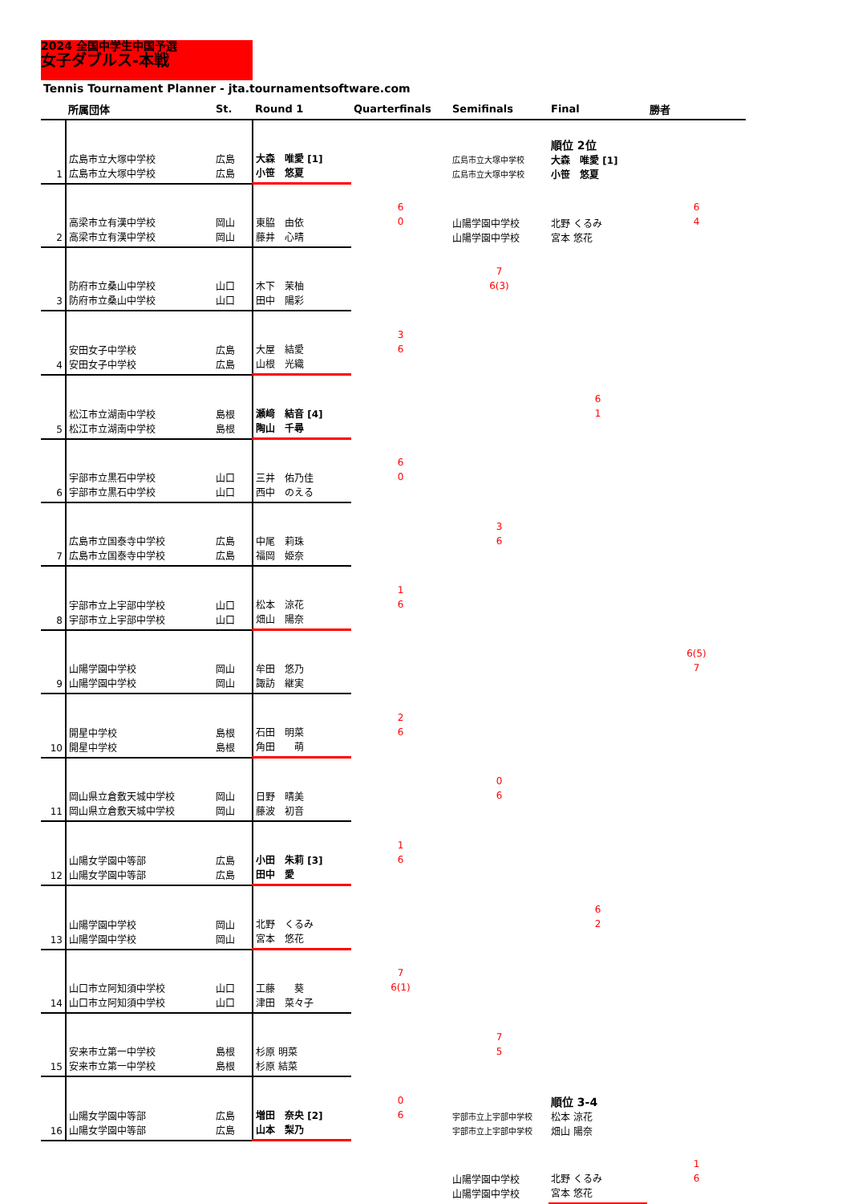2024 全国中学生中国予選
女子ダブルス-本戦
Tennis Tournament Planner - jta.tournamentsoftware.com
| | 所属団体 | St. | Round 1 | Quarterfinals | Semifinals | Final | 勝者 |
| --- | --- | --- | --- | --- | --- | --- | --- |
| 1 | 広島市立大塚中学校 広島市立大塚中学校 | 広島 広島 | 大森 唯愛 [1] 小笹 悠夏 | | 広島市立大塚中学校 広島市立大塚中学校 | 順位 2位 大森 唯愛 [1] 小笹 悠夏 | |
| 2 | 高梁市立有漢中学校 高梁市立有漢中学校 | 岡山 岡山 | 東脇 由依 藤井 心晴 | 6 0 | 山陽学園中学校 山陽学園中学校 | 北野 くるみ 宮本 悠花 | 6 4 |
| 3 | 防府市立桑山中学校 防府市立桑山中学校 | 山口 山口 | 木下 茉柚 田中 陽彩 | | 7 6(3) | | |
| 4 | 安田女子中学校 安田女子中学校 | 広島 広島 | 大屋 結愛 山根 光織 | 3 6 | | | |
| 5 | 松江市立湖南中学校 松江市立湖南中学校 | 島根 島根 | 瀬﨑 結音 [4] 陶山 千尋 | | | 6 1 | |
| 6 | 宇部市立黒石中学校 宇部市立黒石中学校 | 山口 山口 | 三井 佑乃佳 西中 のえる | 6 0 | | | |
| 7 | 広島市立国泰寺中学校 広島市立国泰寺中学校 | 広島 広島 | 中尾 莉珠 福岡 姫奈 | | 3 6 | | |
| 8 | 宇部市立上宇部中学校 宇部市立上宇部中学校 | 山口 山口 | 松本 涼花 畑山 陽奈 | 1 6 | | | |
| 9 | 山陽学園中学校 山陽学園中学校 | 岡山 岡山 | 牟田 悠乃 諏訪 継実 | | | | 6(5) 7 |
| 10 | 開星中学校 開星中学校 | 島根 島根 | 石田 明菜 角田 萌 | 2 6 | | | |
| 11 | 岡山県立倉敷天城中学校 岡山県立倉敷天城中学校 | 岡山 岡山 | 日野 晴美 藤波 初音 | | 0 6 | | |
| 12 | 山陽女学園中等部 山陽女学園中等部 | 広島 広島 | 小田 朱莉 [3] 田中 愛 | 1 6 | | | |
| 13 | 山陽学園中学校 山陽学園中学校 | 岡山 岡山 | 北野 くるみ 宮本 悠花 | | | 6 2 | |
| 14 | 山口市立阿知須中学校 山口市立阿知須中学校 | 山口 山口 | 工藤 葵 津田 菜々子 | 7 6(1) | | | |
| 15 | 安来市立第一中学校 安来市立第一中学校 | 島根 島根 | 杉原 明菜 杉原 結菜 | | 7 5 | | |
| 16 | 山陽女学園中等部 山陽女学園中等部 | 広島 広島 | 増田 奈央 [2] 山本 梨乃 | 0 6 | 宇部市立上宇部中学校 宇部市立上宇部中学校 | 順位 3-4 松本 涼花 畑山 陽奈 | |
| | | | | | 山陽学園中学校 山陽学園中学校 | 北野 くるみ 宮本 悠花 | 1 6 |